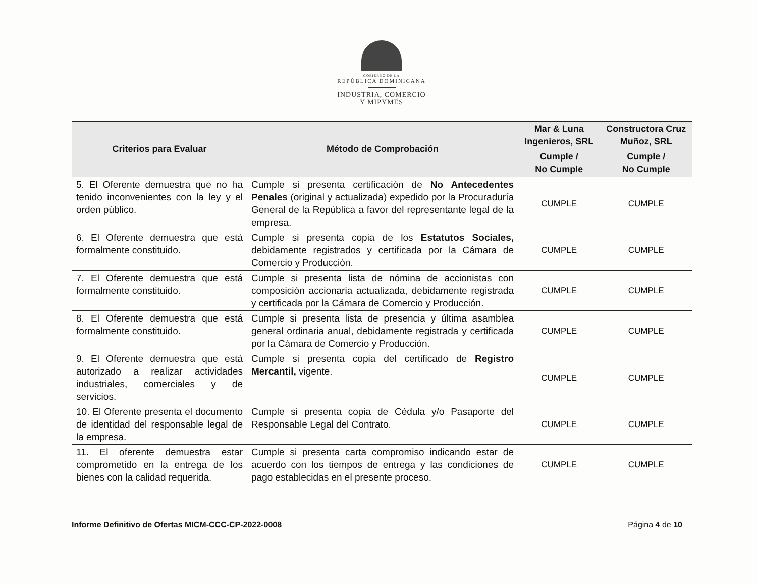GOBIERNO DE LA
REPÚBLICA DOMINICANA
INDUSTRIA, COMERCIO
Y MIPYMES
| Criterios para Evaluar | Método de Comprobación | Mar & Luna Ingenieros, SRL | Constructora Cruz Muñoz, SRL |
| --- | --- | --- | --- |
| | | Cumple / No Cumple | Cumple / No Cumple |
| 5. El Oferente demuestra que no ha tenido inconvenientes con la ley y el orden público. | Cumple si presenta certificación de No Antecedentes Penales (original y actualizada) expedido por la Procuraduría General de la República a favor del representante legal de la empresa. | CUMPLE | CUMPLE |
| 6. El Oferente demuestra que está formalmente constituido. | Cumple si presenta copia de los Estatutos Sociales, debidamente registrados y certificada por la Cámara de Comercio y Producción. | CUMPLE | CUMPLE |
| 7. El Oferente demuestra que está formalmente constituido. | Cumple si presenta lista de nómina de accionistas con composición accionaria actualizada, debidamente registrada y certificada por la Cámara de Comercio y Producción. | CUMPLE | CUMPLE |
| 8. El Oferente demuestra que está formalmente constituido. | Cumple si presenta lista de presencia y última asamblea general ordinaria anual, debidamente registrada y certificada por la Cámara de Comercio y Producción. | CUMPLE | CUMPLE |
| 9. El Oferente demuestra que está autorizado a realizar actividades industriales, comerciales y de servicios. | Cumple si presenta copia del certificado de Registro Mercantil, vigente. | CUMPLE | CUMPLE |
| 10. El Oferente presenta el documento de identidad del responsable legal de la empresa. | Cumple si presenta copia de Cédula y/o Pasaporte del Responsable Legal del Contrato. | CUMPLE | CUMPLE |
| 11. El oferente demuestra estar comprometido en la entrega de los bienes con la calidad requerida. | Cumple si presenta carta compromiso indicando estar de acuerdo con los tiempos de entrega y las condiciones de pago establecidas en el presente proceso. | CUMPLE | CUMPLE |
Informe Definitivo de Ofertas MICM-CCC-CP-2022-0008 Página 4 de 10